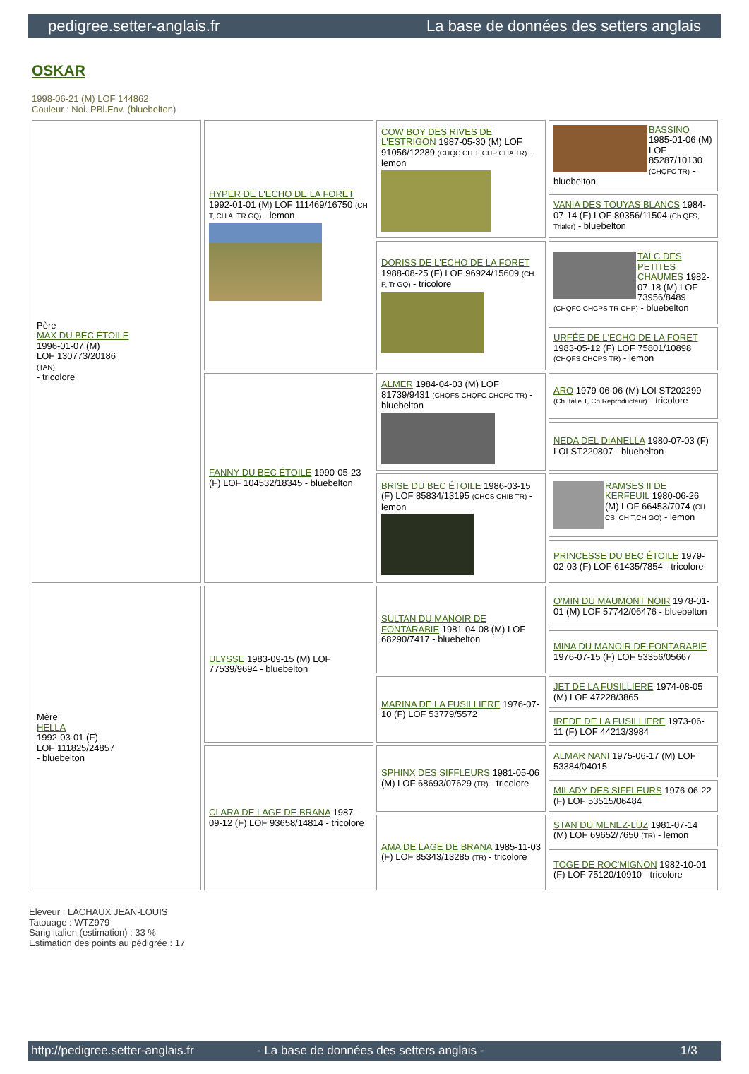pedigree.setter-anglais.fr La base de données des setters anglais
OSKAR
1998-06-21 (M) LOF 144862
Couleur : Noi. PBl.Env. (bluebelton)
| Père MAX DU BEC ÉTOILE 1996-01-07 (M) LOF 130773/20186 (TAN) - tricolore | HYPER DE L'ECHO DE LA FORET 1992-01-01 (M) LOF 111469/16750 (CH T, CH A, TR GQ) - lemon | COW BOY DES RIVES DE L'ESTRIGON 1987-05-30 (M) LOF 91056/12289 (CHQC CH.T. CHP CHA TR) - lemon | BASSINO 1985-01-06 (M) LOF 85287/10130 (CHQFC TR) - bluebelton |
| | | | VANIA DES TOUYAS BLANCS 1984-07-14 (F) LOF 80356/11504 (Ch QFS, Trialer) - bluebelton |
| | | DORISS DE L'ECHO DE LA FORET 1988-08-25 (F) LOF 96924/15609 (CH P, Tr GQ) - tricolore | TALC DES PETITES CHAUMES 1982-07-18 (M) LOF 73956/8489 (CHQFC CHCPS TR CHP) - bluebelton |
| | | | URFÉE DE L'ECHO DE LA FORET 1983-05-12 (F) LOF 75801/10898 (CHQFS CHCPS TR) - lemon |
| | FANNY DU BEC ÉTOILE 1990-05-23 (F) LOF 104532/18345 - bluebelton | ALMER 1984-04-03 (M) LOF 81739/9431 (CHQFS CHQFC CHCPC TR) - bluebelton | ARO 1979-06-06 (M) LOI ST202299 (Ch Italie T, Ch Reproducteur) - tricolore |
| | | | NEDA DEL DIANELLA 1980-07-03 (F) LOI ST220807 - bluebelton |
| | | BRISE DU BEC ÉTOILE 1986-03-15 (F) LOF 85834/13195 (CHCS CHIB TR) - lemon | RAMSES II DE KERFEUIL 1980-06-26 (M) LOF 66453/7074 (CH CS, CH T,CH GQ) - lemon |
| | | | PRINCESSE DU BEC ÉTOILE 1979-02-03 (F) LOF 61435/7854 - tricolore |
| Mère HELLA 1992-03-01 (F) LOF 111825/24857 - bluebelton | ULYSSE 1983-09-15 (M) LOF 77539/9694 - bluebelton | SULTAN DU MANOIR DE FONTARABIE 1981-04-08 (M) LOF 68290/7417 - bluebelton | O'MIN DU MAUMONT NOIR 1978-01-01 (M) LOF 57742/06476 - bluebelton |
| | | | MINA DU MANOIR DE FONTARABIE 1976-07-15 (F) LOF 53356/05667 |
| | | MARINA DE LA FUSILLIERE 1976-07-10 (F) LOF 53779/5572 | JET DE LA FUSILLIERE 1974-08-05 (M) LOF 47228/3865 |
| | | | IREDE DE LA FUSILLIERE 1973-06-11 (F) LOF 44213/3984 |
| | CLARA DE LAGE DE BRANA 1987-09-12 (F) LOF 93658/14814 - tricolore | SPHINX DES SIFFLEURS 1981-05-06 (M) LOF 68693/07629 (TR) - tricolore | ALMAR NANI 1975-06-17 (M) LOF 53384/04015 |
| | | | MILADY DES SIFFLEURS 1976-06-22 (F) LOF 53515/06484 |
| | | AMA DE LAGE DE BRANA 1985-11-03 (F) LOF 85343/13285 (TR) - tricolore | STAN DU MENEZ-LUZ 1981-07-14 (M) LOF 69652/7650 (TR) - lemon |
| | | | TOGE DE ROC'MIGNON 1982-10-01 (F) LOF 75120/10910 - tricolore |
Eleveur : LACHAUX JEAN-LOUIS
Tatouage : WTZ979
Sang italien (estimation) : 33 %
Estimation des points au pédigrée : 17
http://pedigree.setter-anglais.fr - La base de données des setters anglais - 1/3